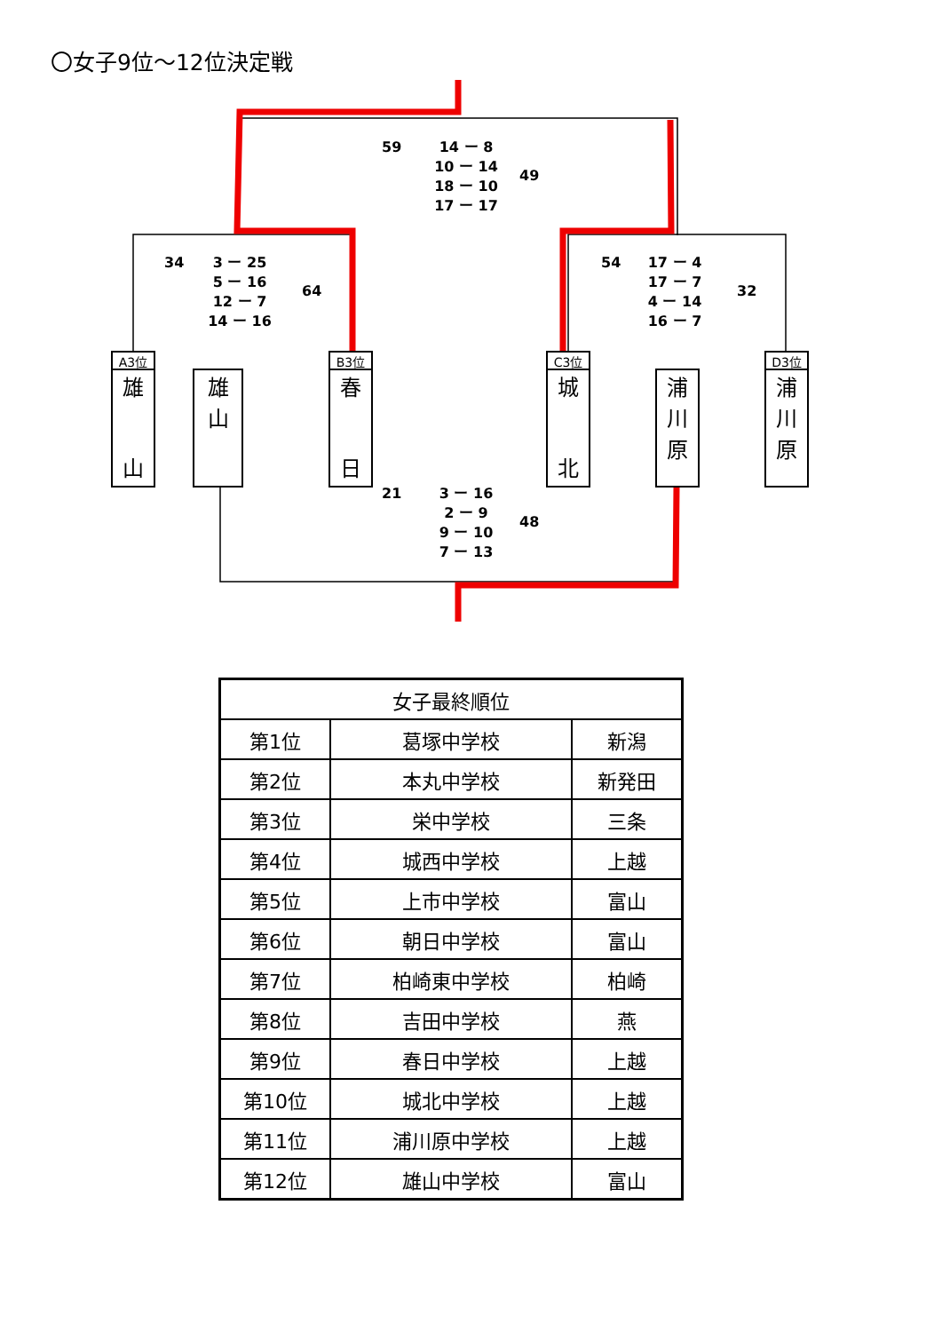〇女子9位～12位決定戦
59
14 ー 8
10 ー 14
18 ー 10
17 ー 17
49
34
3 ー 25
5 ー 16
12 ー 7
14 ー 16
64
54
17 ー 4
17 ー 7
4 ー 14
16 ー 7
32
21
3 ー 16
2 ー 9
9 ー 10
7 ー 13
48
A3位
雄
山
雄
山
B3位
春
日
C3位
城
北
浦
川
原
D3位
浦
川
原
| 女子最終順位 | | |
| --- | --- | --- |
| 第1位 | 葛塚中学校 | 新潟 |
| 第2位 | 本丸中学校 | 新発田 |
| 第3位 | 栄中学校 | 三条 |
| 第4位 | 城西中学校 | 上越 |
| 第5位 | 上市中学校 | 富山 |
| 第6位 | 朝日中学校 | 富山 |
| 第7位 | 柏崎東中学校 | 柏崎 |
| 第8位 | 吉田中学校 | 燕 |
| 第9位 | 春日中学校 | 上越 |
| 第10位 | 城北中学校 | 上越 |
| 第11位 | 浦川原中学校 | 上越 |
| 第12位 | 雄山中学校 | 富山 |